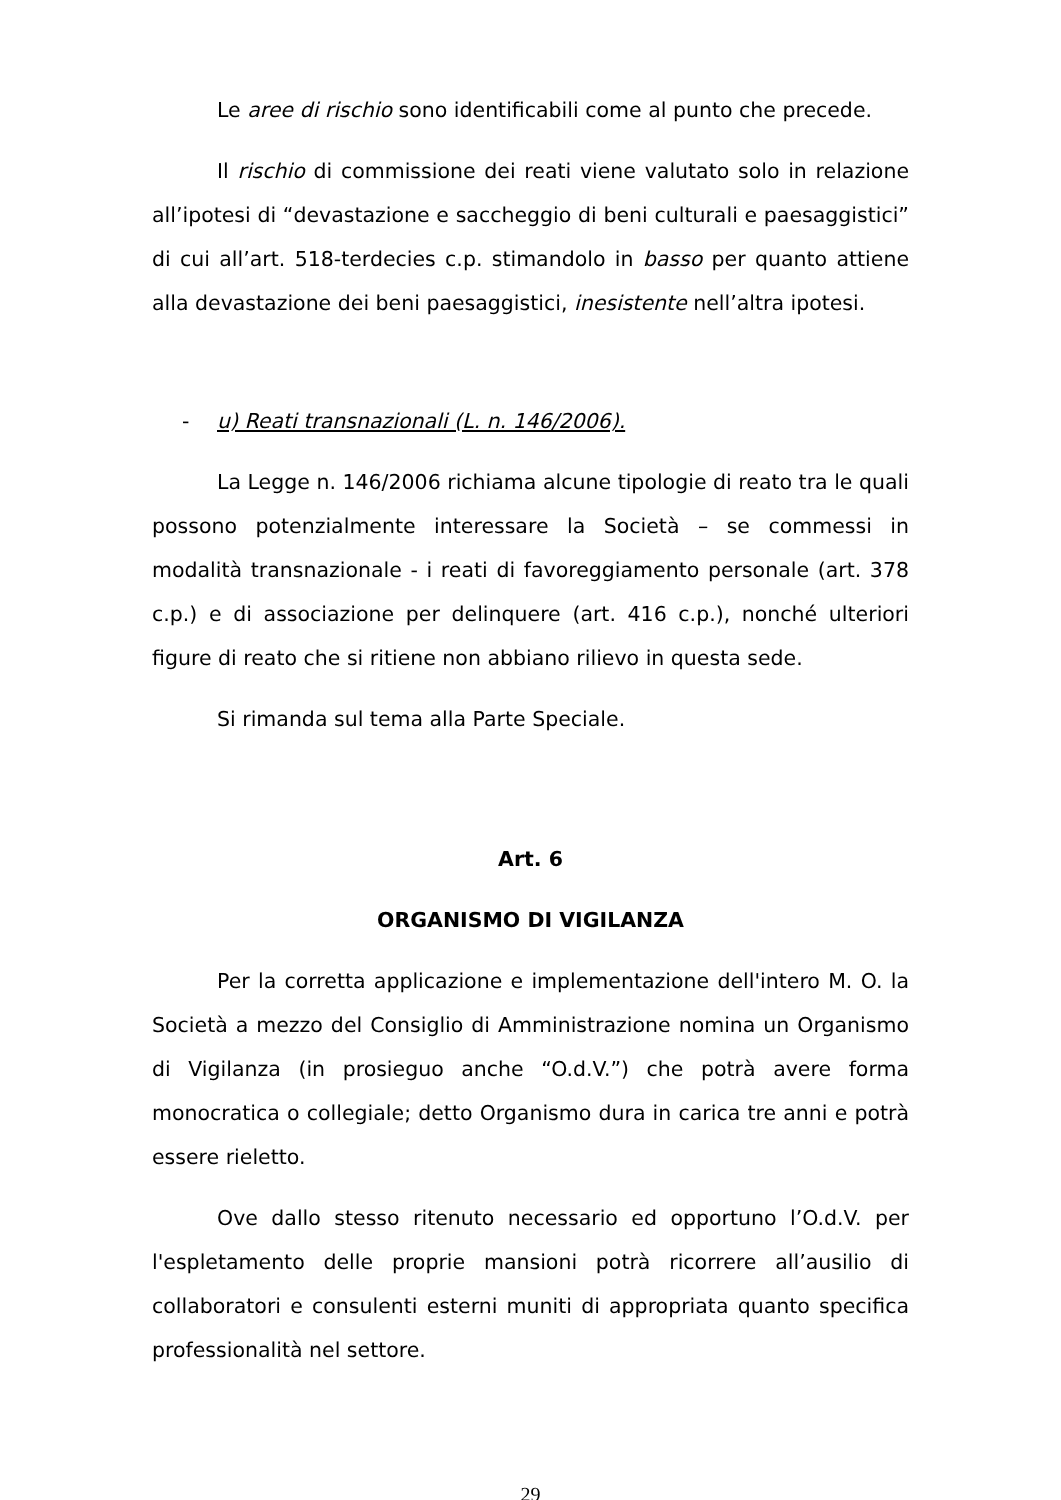Le aree di rischio sono identificabili come al punto che precede.
Il rischio di commissione dei reati viene valutato solo in relazione all’ipotesi di “devastazione e saccheggio di beni culturali e paesaggistici” di cui all’art. 518-terdecies c.p. stimandolo in basso per quanto attiene alla devastazione dei beni paesaggistici, inesistente nell’altra ipotesi.
- u) Reati transnazionali (L. n. 146/2006).
La Legge n. 146/2006 richiama alcune tipologie di reato tra le quali possono potenzialmente interessare la Società – se commessi in modalità transnazionale - i reati di favoreggiamento personale (art. 378 c.p.) e di associazione per delinquere (art. 416 c.p.), nonché ulteriori figure di reato che si ritiene non abbiano rilievo in questa sede.
Si rimanda sul tema alla Parte Speciale.
Art. 6
ORGANISMO DI VIGILANZA
Per la corretta applicazione e implementazione dell'intero M. O. la Società a mezzo del Consiglio di Amministrazione nomina un Organismo di Vigilanza (in prosieguo anche “O.d.V.”) che potrà avere forma monocratica o collegiale; detto Organismo dura in carica tre anni e potrà essere rieletto.
Ove dallo stesso ritenuto necessario ed opportuno l’O.d.V. per l'espletamento delle proprie mansioni potrà ricorrere all’ausilio di collaboratori e consulenti esterni muniti di appropriata quanto specifica professionalità nel settore.
29